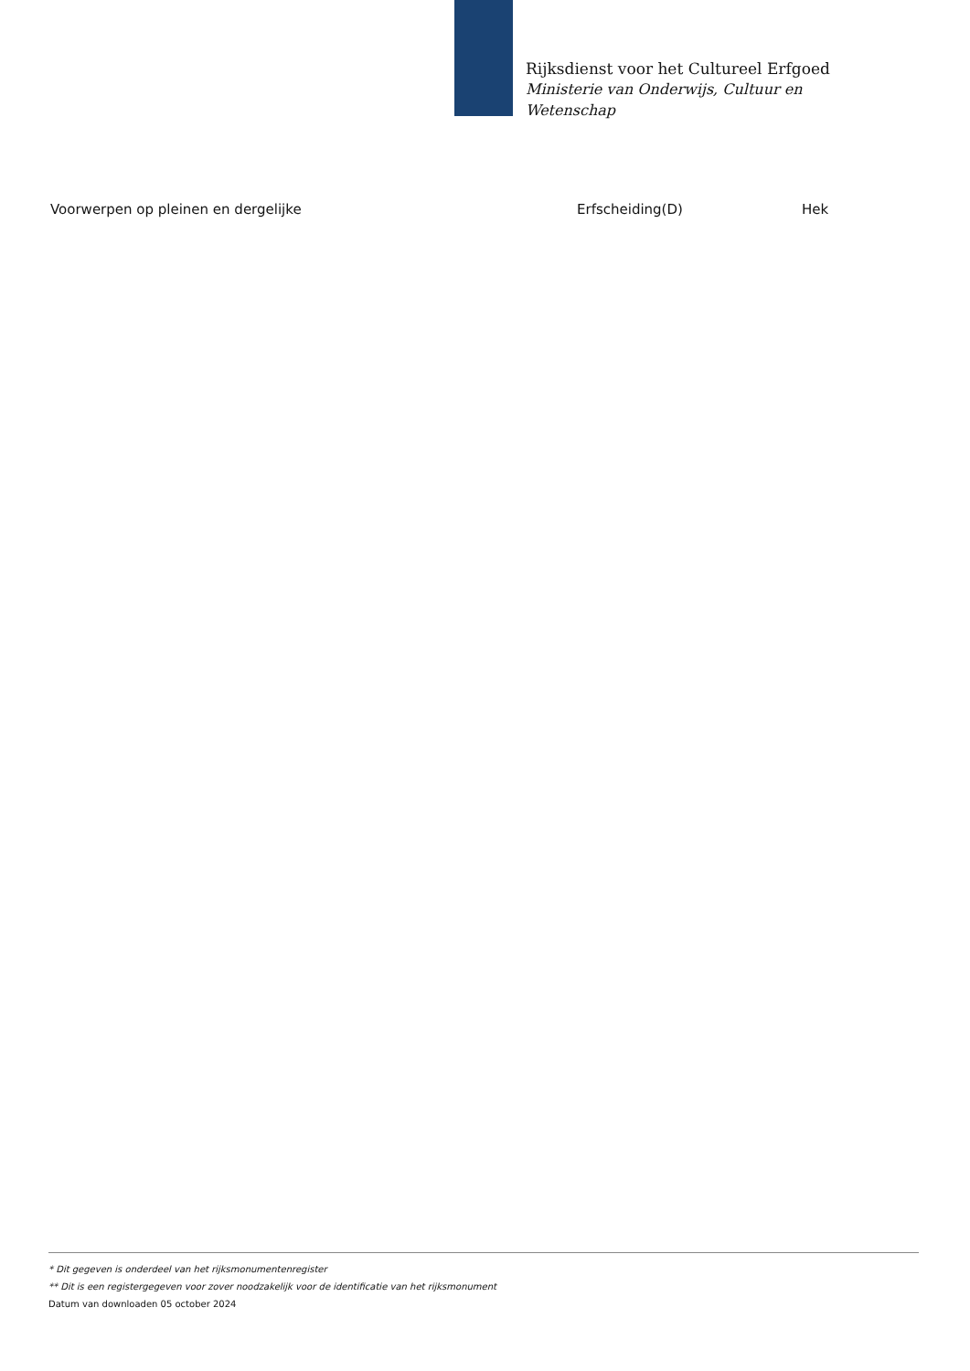Rijksdienst voor het Cultureel Erfgoed
Ministerie van Onderwijs, Cultuur en
Wetenschap
| Voorwerpen op pleinen en dergelijke | Erfscheiding(D) | Hek |
* Dit gegeven is onderdeel van het rijksmonumentenregister
** Dit is een registergegeven voor zover noodzakelijk voor de identificatie van het rijksmonument
Datum van downloaden 05 october 2024